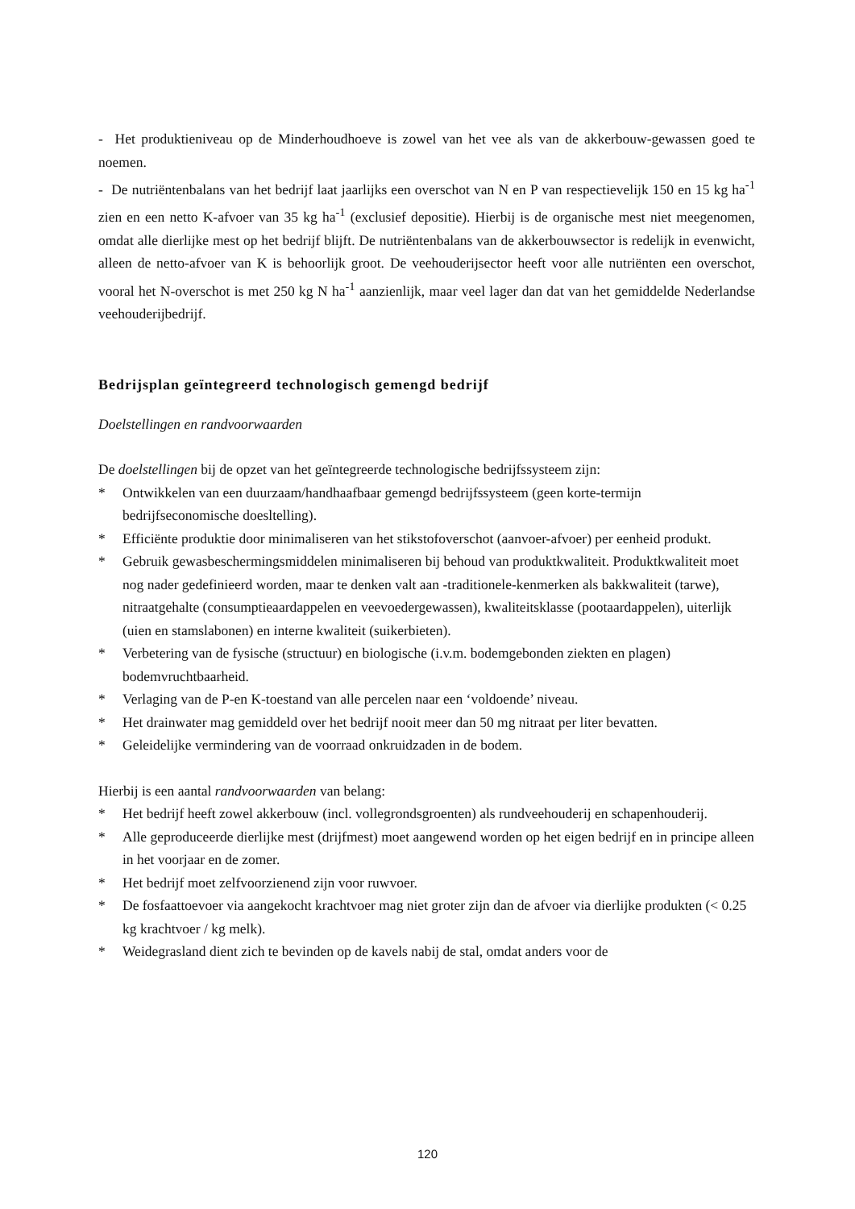- Het produktieniveau op de Minderhoudhoeve is zowel van het vee als van de akkerbouw-gewassen goed te noemen.
- De nutriëntenbalans van het bedrijf laat jaarlijks een overschot van N en P van respectievelijk 150 en 15 kg ha<sup>-1</sup> zien en een netto K-afvoer van 35 kg ha<sup>-1</sup> (exclusief depositie). Hierbij is de organische mest niet meegenomen, omdat alle dierlijke mest op het bedrijf blijft. De nutriëntenbalans van de akkerbouwsector is redelijk in evenwicht, alleen de netto-afvoer van K is behoorlijk groot. De veehouderijsector heeft voor alle nutriënten een overschot, vooral het N-overschot is met 250 kg N ha<sup>-1</sup> aanzienlijk, maar veel lager dan dat van het gemiddelde Nederlandse veehouderijbedrijf.
Bedrijsplan geïntegreerd technologisch gemengd bedrijf
Doelstellingen en randvoorwaarden
De doelstellingen bij de opzet van het geïntegreerde technologische bedrijfssysteem zijn:
* Ontwikkelen van een duurzaam/handhaafbaar gemengd bedrijfssysteem (geen korte-termijn bedrijfseconomische doesltelling).
* Efficiënte produktie door minimaliseren van het stikstofoverschot (aanvoer-afvoer) per eenheid produkt.
* Gebruik gewasbeschermingsmiddelen minimaliseren bij behoud van produktkwaliteit. Produktkwaliteit moet nog nader gedefinieerd worden, maar te denken valt aan -traditionele-kenmerken als bakkwaliteit (tarwe), nitraatgehalte (consumptieaardappelen en veevoedergewassen), kwaliteitsklasse (pootaardappelen), uiterlijk (uien en stamslabonen) en interne kwaliteit (suikerbieten).
* Verbetering van de fysische (structuur) en biologische (i.v.m. bodemgebonden ziekten en plagen) bodemvruchtbaarheid.
* Verlaging van de P-en K-toestand van alle percelen naar een ‘voldoende’ niveau.
* Het drainwater mag gemiddeld over het bedrijf nooit meer dan 50 mg nitraat per liter bevatten.
* Geleidelijke vermindering van de voorraad onkruidzaden in de bodem.
Hierbij is een aantal randvoorwaarden van belang:
* Het bedrijf heeft zowel akkerbouw (incl. vollegrondsgroenten) als rundveehouderij en schapenhouderij.
* Alle geproduceerde dierlijke mest (drijfmest) moet aangewend worden op het eigen bedrijf en in principe alleen in het voorjaar en de zomer.
* Het bedrijf moet zelfvoorzienend zijn voor ruwvoer.
* De fosfaattoevoer via aangekocht krachtvoer mag niet groter zijn dan de afvoer via dierlijke produkten (< 0.25 kg krachtvoer / kg melk).
* Weidegrasland dient zich te bevinden op de kavels nabij de stal, omdat anders voor de
120